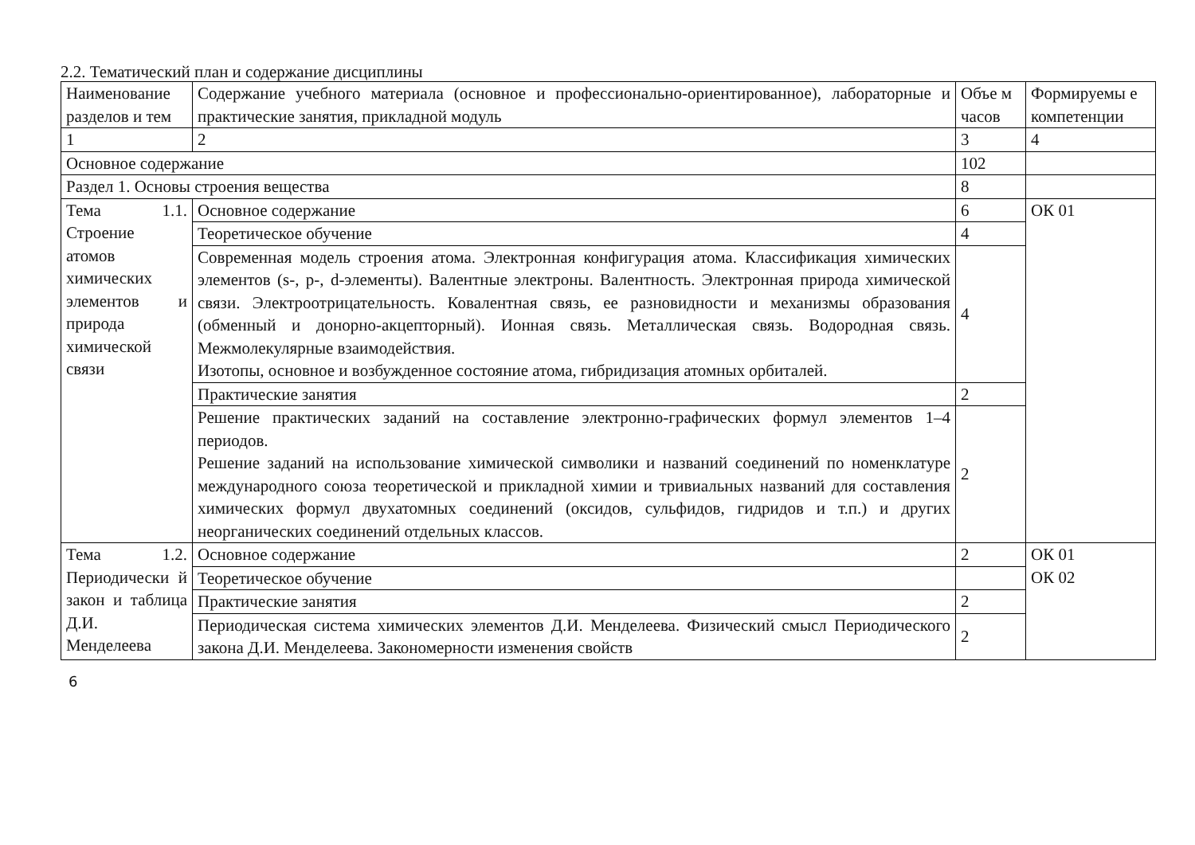2.2. Тематический план и содержание дисциплины
| Наименование разделов и тем | Содержание учебного материала (основное и профессионально-ориентированное), лабораторные и практические занятия, прикладной модуль | Объе м часов | Формируемы е компетенции |
| 1 | 2 | 3 | 4 |
| Основное содержание | | 102 | |
| Раздел 1. Основы строения вещества | | 8 | |
| Тема 1.1. Строение атомов химических элементов и природа химической связи | Основное содержание | 6 | ОК 01 |
| | Теоретическое обучение | 4 | |
| | Современная модель строения атома. Электронная конфигурация атома. Классификация химических элементов (s-, p-, d-элементы). Валентные электроны. Валентность. Электронная природа химической связи. Электроотрицательность. Ковалентная связь, ее разновидности и механизмы образования (обменный и донорно-акцепторный). Ионная связь. Металлическая связь. Водородная связь. Межмолекулярные взаимодействия. Изотопы, основное и возбужденное состояние атома, гибридизация атомных орбиталей. | 4 | |
| | Практические занятия | 2 | |
| | Решение практических заданий на составление электронно-графических формул элементов 1–4 периодов. Решение заданий на использование химической символики и названий соединений по номенклатуре международного союза теоретической и прикладной химии и тривиальных названий для составления химических формул двухатомных соединений (оксидов, сульфидов, гидридов и т.п.) и других неорганических соединений отдельных классов. | 2 | |
| Тема 1.2. Периодически й закон и таблица Д.И. Менделеева | Основное содержание | 2 | ОК 01 ОК 02 |
| | Теоретическое обучение | | |
| | Практические занятия | 2 | |
| | Периодическая система химических элементов Д.И. Менделеева. Физический смысл Периодического закона Д.И. Менделеева. Закономерности изменения свойств | 2 | |
6